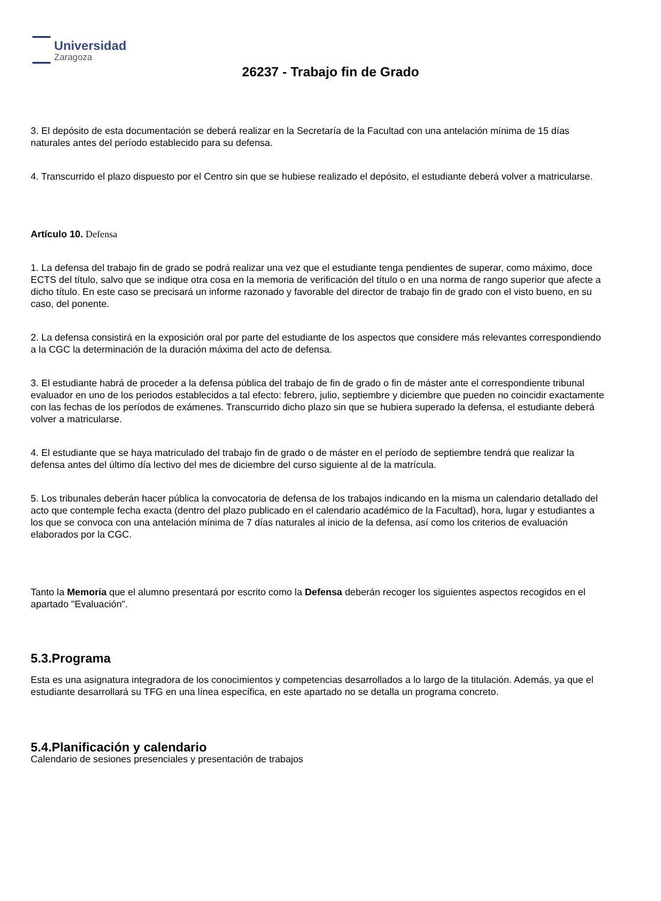Universidad
Zaragoza
26237 - Trabajo fin de Grado
3. El depósito de esta documentación se deberá realizar en la Secretaría de la Facultad con una antelación mínima de 15 días naturales antes del período establecido para su defensa.
4. Transcurrido el plazo dispuesto por el Centro sin que se hubiese realizado el depósito, el estudiante deberá volver a matricularse.
Artículo 10. Defensa
1. La defensa del trabajo fin de grado se podrá realizar una vez que el estudiante tenga pendientes de superar, como máximo, doce ECTS del título, salvo que se indique otra cosa en la memoria de verificación del título o en una norma de rango superior que afecte a dicho título. En este caso se precisará un informe razonado y favorable del director de trabajo fin de grado con el visto bueno, en su caso, del ponente.
2. La defensa consistirá en la exposición oral por parte del estudiante de los aspectos que considere más relevantes correspondiendo a la CGC la determinación de la duración máxima del acto de defensa.
3. El estudiante habrá de proceder a la defensa pública del trabajo de fin de grado o fin de máster ante el correspondiente tribunal evaluador en uno de los periodos establecidos a tal efecto: febrero, julio, septiembre y diciembre que pueden no coincidir exactamente con las fechas de los períodos de exámenes. Transcurrido dicho plazo sin que se hubiera superado la defensa, el estudiante deberá volver a matricularse.
4. El estudiante que se haya matriculado del trabajo fin de grado o de máster en el período de septiembre tendrá que realizar la defensa antes del último día lectivo del mes de diciembre del curso siguiente al de la matrícula.
5. Los tribunales deberán hacer pública la convocatoria de defensa de los trabajos indicando en la misma un calendario detallado del acto que contemple fecha exacta (dentro del plazo publicado en el calendario académico de la Facultad), hora, lugar y estudiantes a los que se convoca con una antelación mínima de 7 días naturales al inicio de la defensa, así como los criterios de evaluación elaborados por la CGC.
Tanto la Memoria que el alumno presentará por escrito como la Defensa deberán recoger los siguientes aspectos recogidos en el apartado "Evaluación".
5.3.Programa
Esta es una asignatura integradora de los conocimientos y competencias desarrollados a lo largo de la titulación. Además, ya que el estudiante desarrollará su TFG en una línea específica, en este apartado no se detalla un programa concreto.
5.4.Planificación y calendario
Calendario de sesiones presenciales y presentación de trabajos